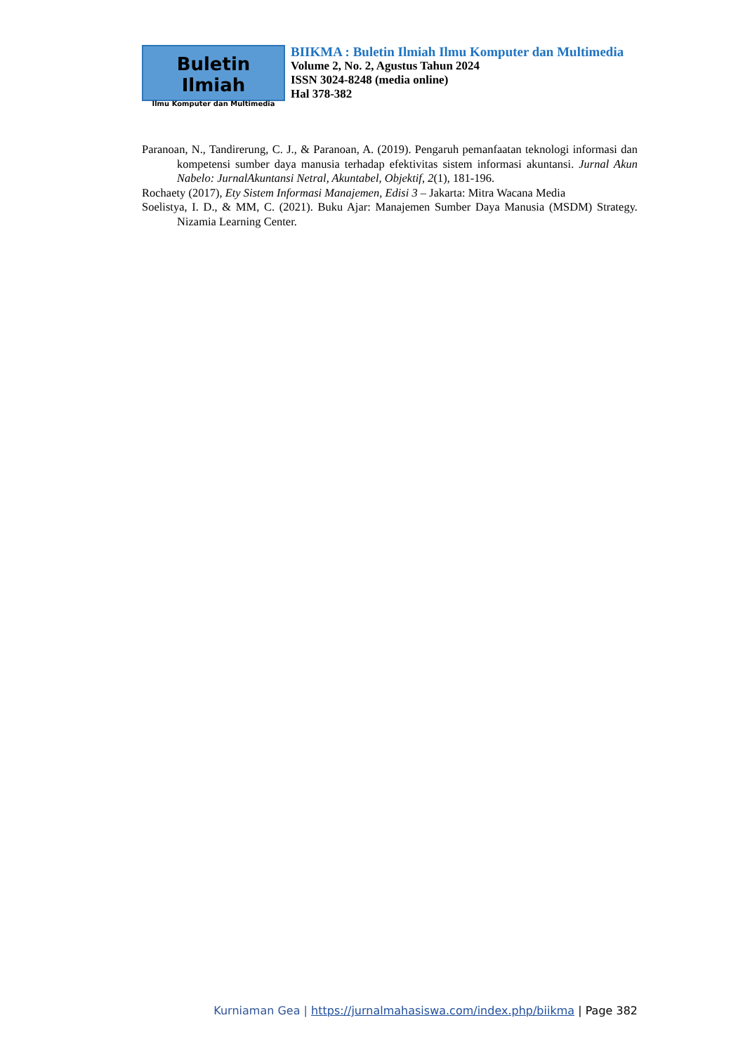Buletin Ilmiah
Ilmu Komputer dan Multimedia
BIIKMA : Buletin Ilmiah Ilmu Komputer dan Multimedia
Volume 2, No. 2, Agustus Tahun 2024
ISSN 3024-8248 (media online)
Hal 378-382
Paranoan, N., Tandirerung, C. J., & Paranoan, A. (2019). Pengaruh pemanfaatan teknologi informasi dan kompetensi sumber daya manusia terhadap efektivitas sistem informasi akuntansi. Jurnal Akun Nabelo: JurnalAkuntansi Netral, Akuntabel, Objektif, 2(1), 181-196.
Rochaety (2017), Ety Sistem Informasi Manajemen, Edisi 3 – Jakarta: Mitra Wacana Media
Soelistya, I. D., & MM, C. (2021). Buku Ajar: Manajemen Sumber Daya Manusia (MSDM) Strategy. Nizamia Learning Center.
Kurniaman Gea | https://jurnalmahasiswa.com/index.php/biikma | Page 382